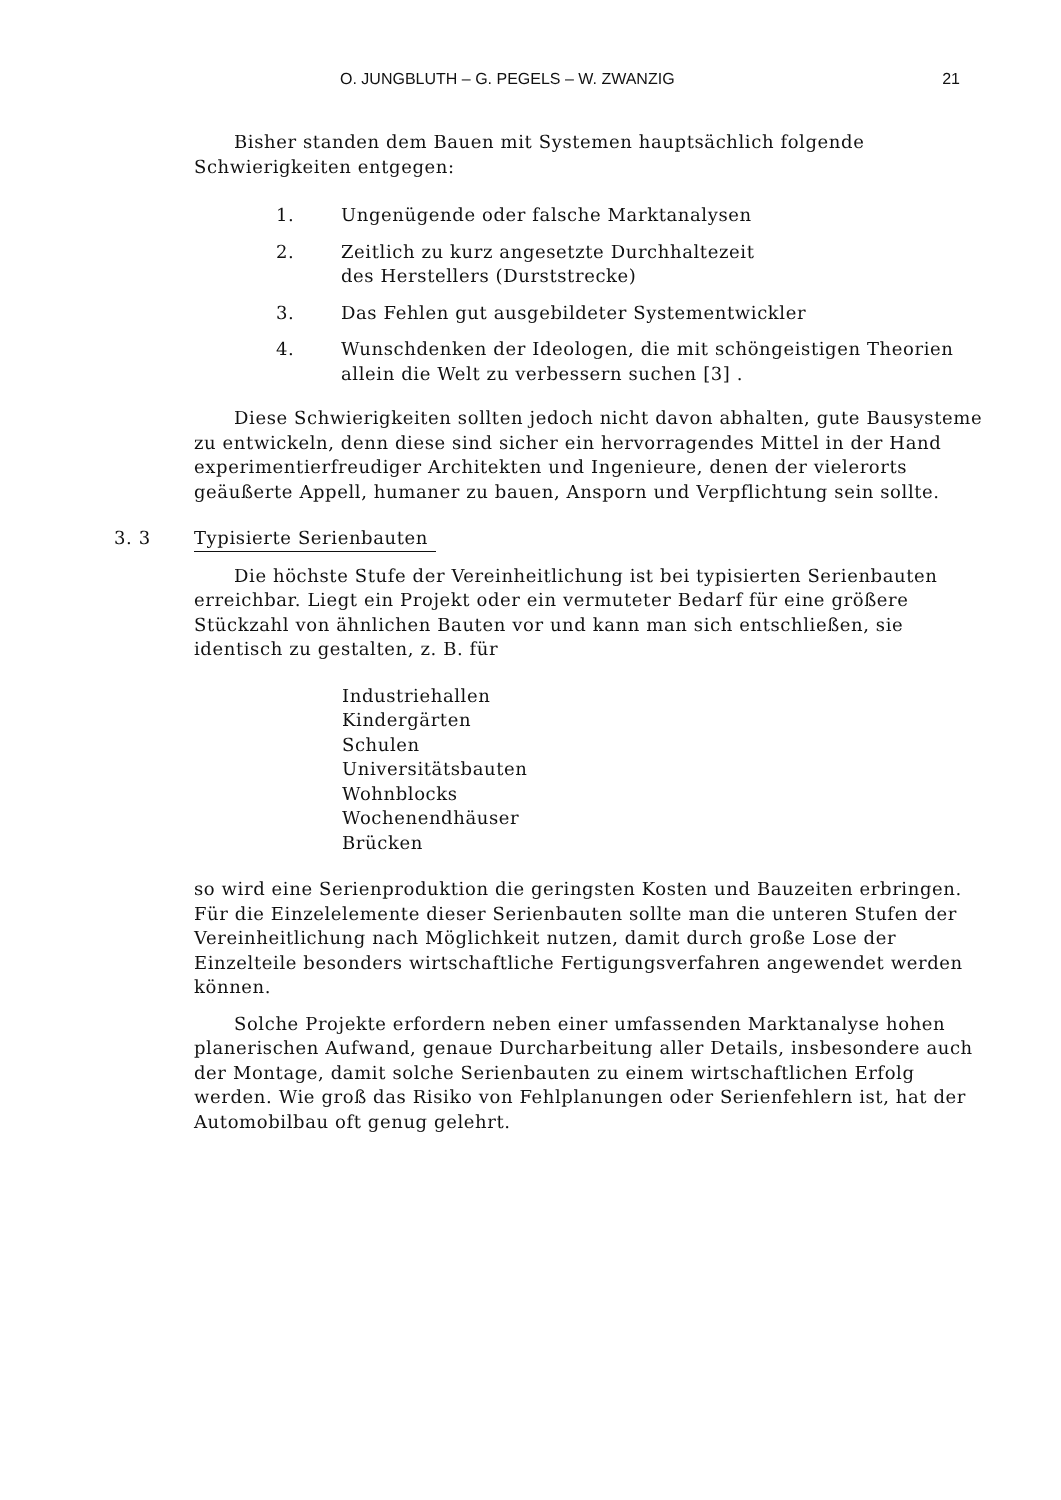O. JUNGBLUTH – G. PEGELS – W. ZWANZIG 21
Bisher standen dem Bauen mit Systemen hauptsächlich folgende Schwierigkeiten entgegen:
1. Ungenügende oder falsche Marktanalysen
2. Zeitlich zu kurz angesetzte Durchhaltezeit
des Herstellers (Durststrecke)
3. Das Fehlen gut ausgebildeter Systementwickler
4. Wunschdenken der Ideologen, die mit schöngeistigen Theorien allein die Welt zu verbessern suchen [3] .
Diese Schwierigkeiten sollten jedoch nicht davon abhalten, gute Bausysteme zu entwickeln, denn diese sind sicher ein hervorragendes Mittel in der Hand experimentierfreudiger Architekten und Ingenieure, denen der vielerorts geäußerte Appell, humaner zu bauen, Ansporn und Verpflichtung sein sollte.
3. 3 Typisierte Serienbauten
Die höchste Stufe der Vereinheitlichung ist bei typisierten Serienbauten erreichbar. Liegt ein Projekt oder ein vermuteter Bedarf für eine größere Stückzahl von ähnlichen Bauten vor und kann man sich entschließen, sie identisch zu gestalten, z. B. für
Industriehallen
Kindergärten
Schulen
Universitätsbauten
Wohnblocks
Wochenendhäuser
Brücken
so wird eine Serienproduktion die geringsten Kosten und Bauzeiten erbringen. Für die Einzelelemente dieser Serienbauten sollte man die unteren Stufen der Vereinheitlichung nach Möglichkeit nutzen, damit durch große Lose der Einzelteile besonders wirtschaftliche Fertigungsverfahren angewendet werden können.
Solche Projekte erfordern neben einer umfassenden Marktanalyse hohen planerischen Aufwand, genaue Durcharbeitung aller Details, insbesondere auch der Montage, damit solche Serienbauten zu einem wirtschaftlichen Erfolg werden. Wie groß das Risiko von Fehlplanungen oder Serienfehlern ist, hat der Automobilbau oft genug gelehrt.